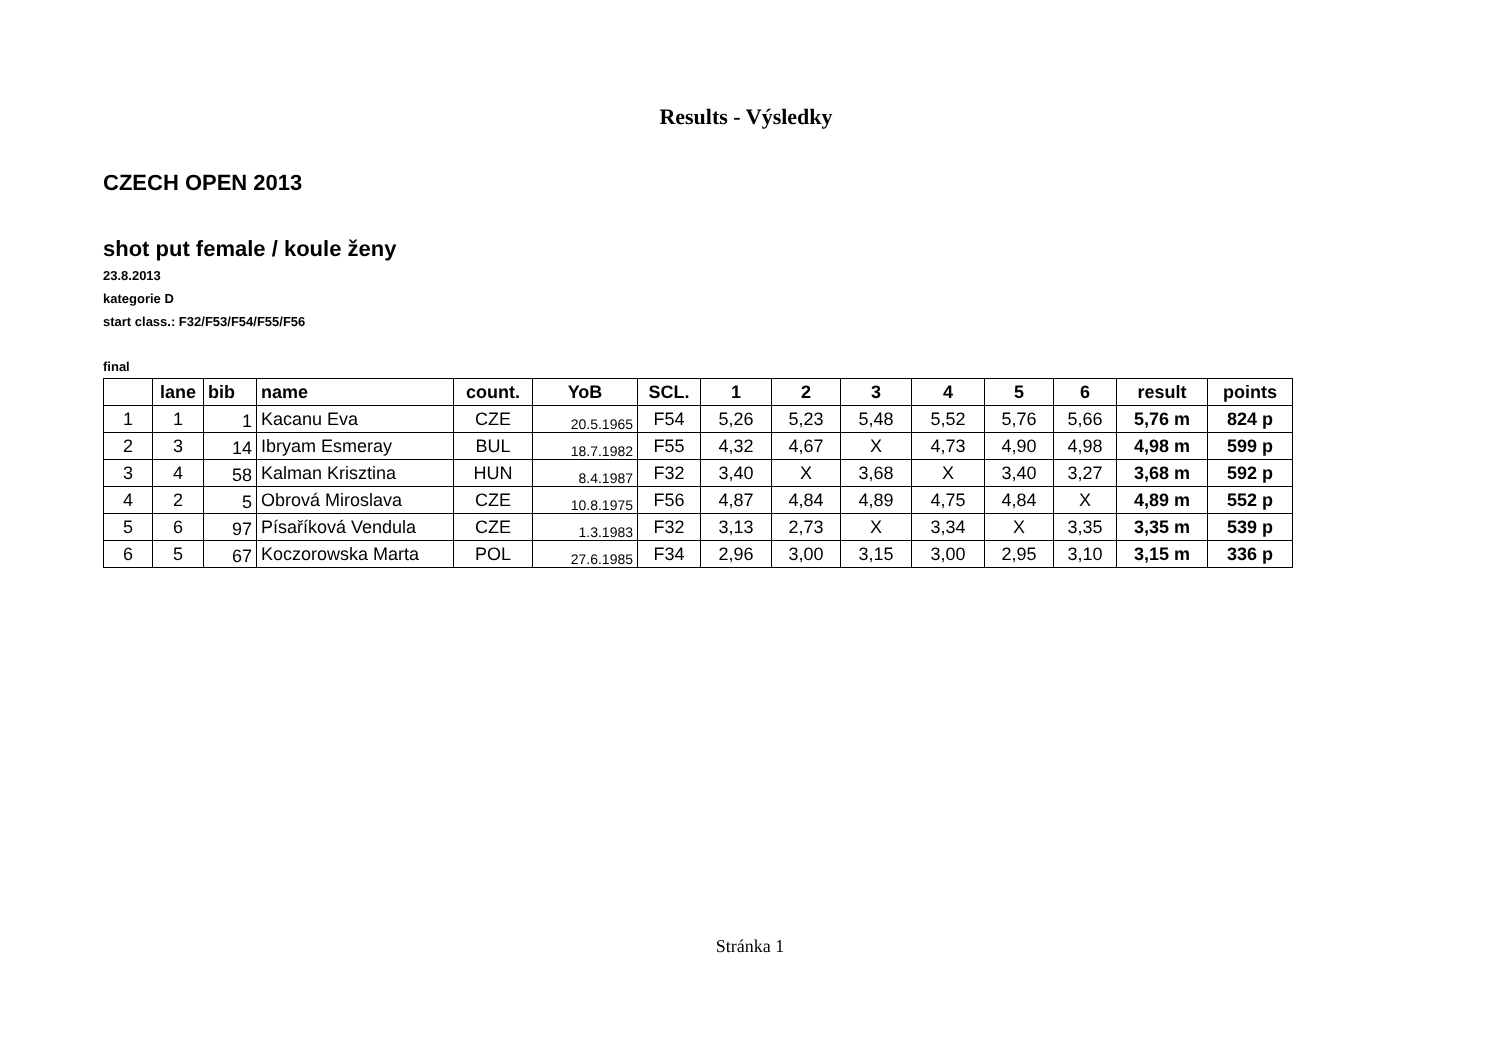Results - Výsledky
CZECH OPEN 2013
shot put female / koule ženy
23.8.2013
kategorie D
start class.: F32/F53/F54/F55/F56
final
| | lane | bib | name | count. | YoB | SCL. | 1 | 2 | 3 | 4 | 5 | 6 | result | points |
| --- | --- | --- | --- | --- | --- | --- | --- | --- | --- | --- | --- | --- | --- | --- |
| 1 | 1 | 1 | Kacanu Eva | CZE | 20.5.1965 | F54 | 5,26 | 5,23 | 5,48 | 5,52 | 5,76 | 5,66 | 5,76 m | 824 p |
| 2 | 3 | 14 | Ibryam Esmeray | BUL | 18.7.1982 | F55 | 4,32 | 4,67 | X | 4,73 | 4,90 | 4,98 | 4,98 m | 599 p |
| 3 | 4 | 58 | Kalman Krisztina | HUN | 8.4.1987 | F32 | 3,40 | X | 3,68 | X | 3,40 | 3,27 | 3,68 m | 592 p |
| 4 | 2 | 5 | Obrová Miroslava | CZE | 10.8.1975 | F56 | 4,87 | 4,84 | 4,89 | 4,75 | 4,84 | X | 4,89 m | 552 p |
| 5 | 6 | 97 | Písaříková Vendula | CZE | 1.3.1983 | F32 | 3,13 | 2,73 | X | 3,34 | X | 3,35 | 3,35 m | 539 p |
| 6 | 5 | 67 | Koczorowska Marta | POL | 27.6.1985 | F34 | 2,96 | 3,00 | 3,15 | 3,00 | 2,95 | 3,10 | 3,15 m | 336 p |
Stránka 1